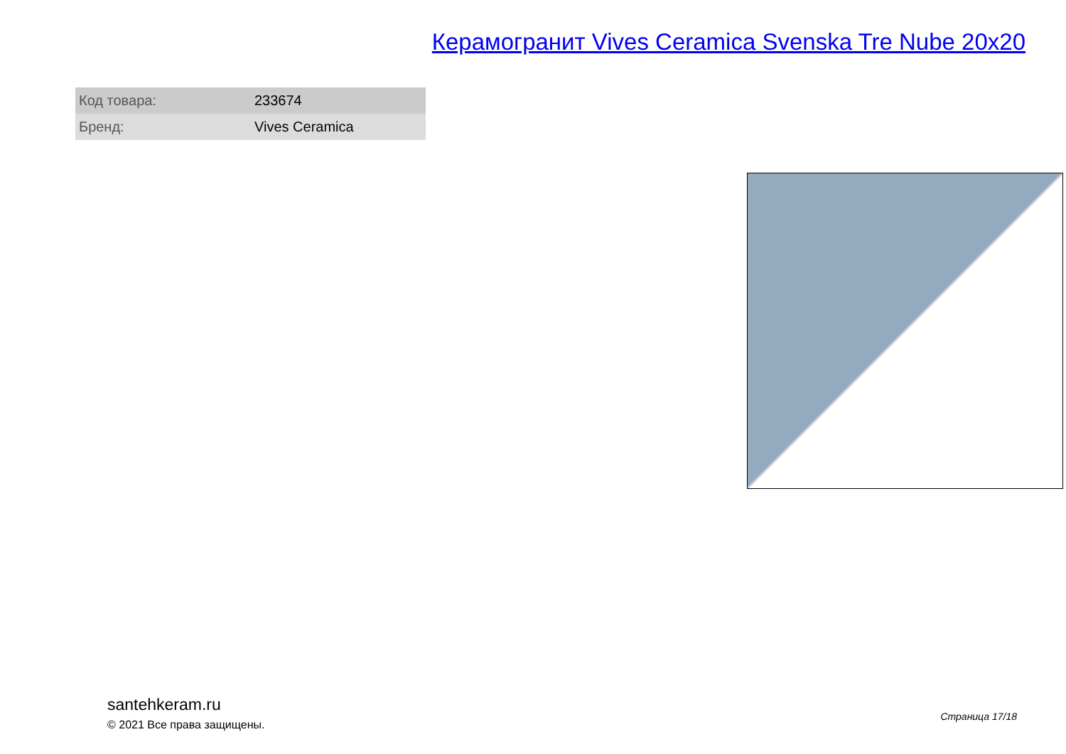Керамогранит Vives Ceramica Svenska Tre Nube 20x20
| Код товара: | 233674 |
| Бренд: | Vives Ceramica |
santehkeram.ru
© 2021 Все права защищены.
Страница 17/18